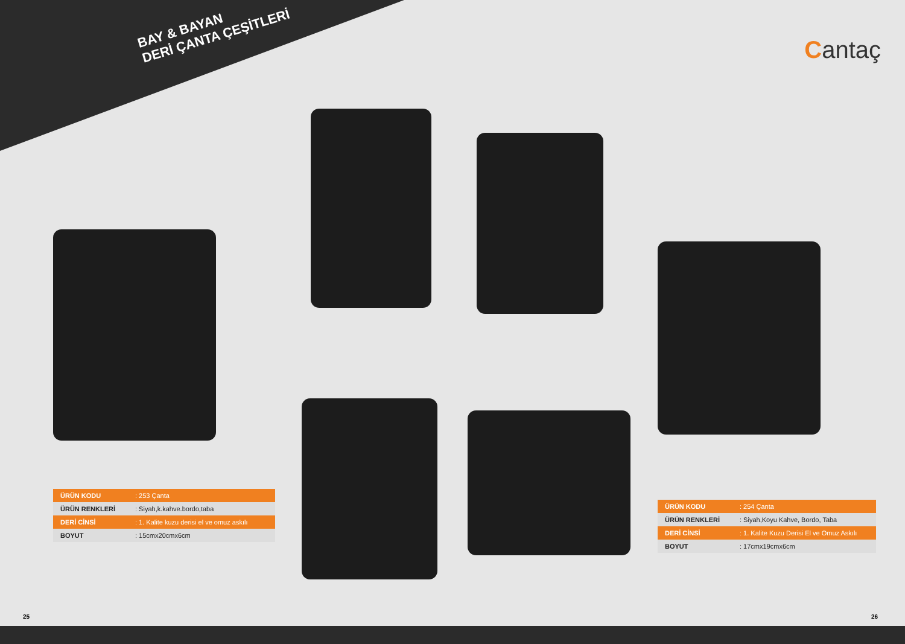BAY & BAYAN
DERİ ÇANTA ÇEŞİTLERİ
Cantaç
| ÜRÜN KODU | : 253 Çanta |
| ÜRÜN RENKLERİ | : Siyah,k.kahve.bordo,taba |
| DERİ CİNSİ | : 1. Kalite kuzu derisi el ve omuz askılı |
| BOYUT | : 15cmx20cmx6cm |
| ÜRÜN KODU | : 254 Çanta |
| ÜRÜN RENKLERİ | : Siyah,Koyu Kahve, Bordo, Taba |
| DERİ CİNSİ | : 1. Kalite Kuzu Derisi El ve Omuz Askılı |
| BOYUT | : 17cmx19cmx6cm |
25 26